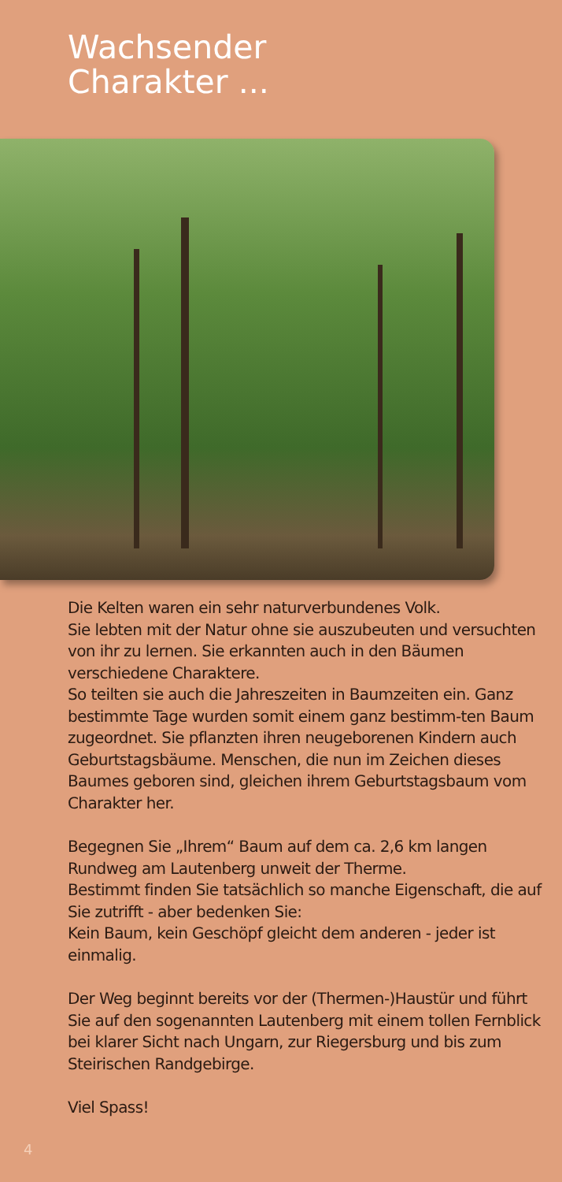Wachsender
Charakter ...
Die Kelten waren ein sehr naturverbundenes Volk.
Sie lebten mit der Natur ohne sie auszubeuten und versuchten von ihr zu lernen. Sie erkannten auch in den Bäumen verschiedene Charaktere.
So teilten sie auch die Jahreszeiten in Baumzeiten ein. Ganz bestimmte Tage wurden somit einem ganz bestimm-ten Baum zugeordnet. Sie pflanzten ihren neugeborenen Kindern auch Geburtstagsbäume. Menschen, die nun im Zeichen dieses Baumes geboren sind, gleichen ihrem Geburtstagsbaum vom Charakter her.
Begegnen Sie „Ihrem“ Baum auf dem ca. 2,6 km langen Rundweg am Lautenberg unweit der Therme.
Bestimmt finden Sie tatsächlich so manche Eigenschaft, die auf Sie zutrifft - aber bedenken Sie:
Kein Baum, kein Geschöpf gleicht dem anderen - jeder ist einmalig.
Der Weg beginnt bereits vor der (Thermen-)Haustür und führt Sie auf den sogenannten Lautenberg mit einem tollen Fernblick bei klarer Sicht nach Ungarn, zur Riegersburg und bis zum Steirischen Randgebirge.
Viel Spass!
4